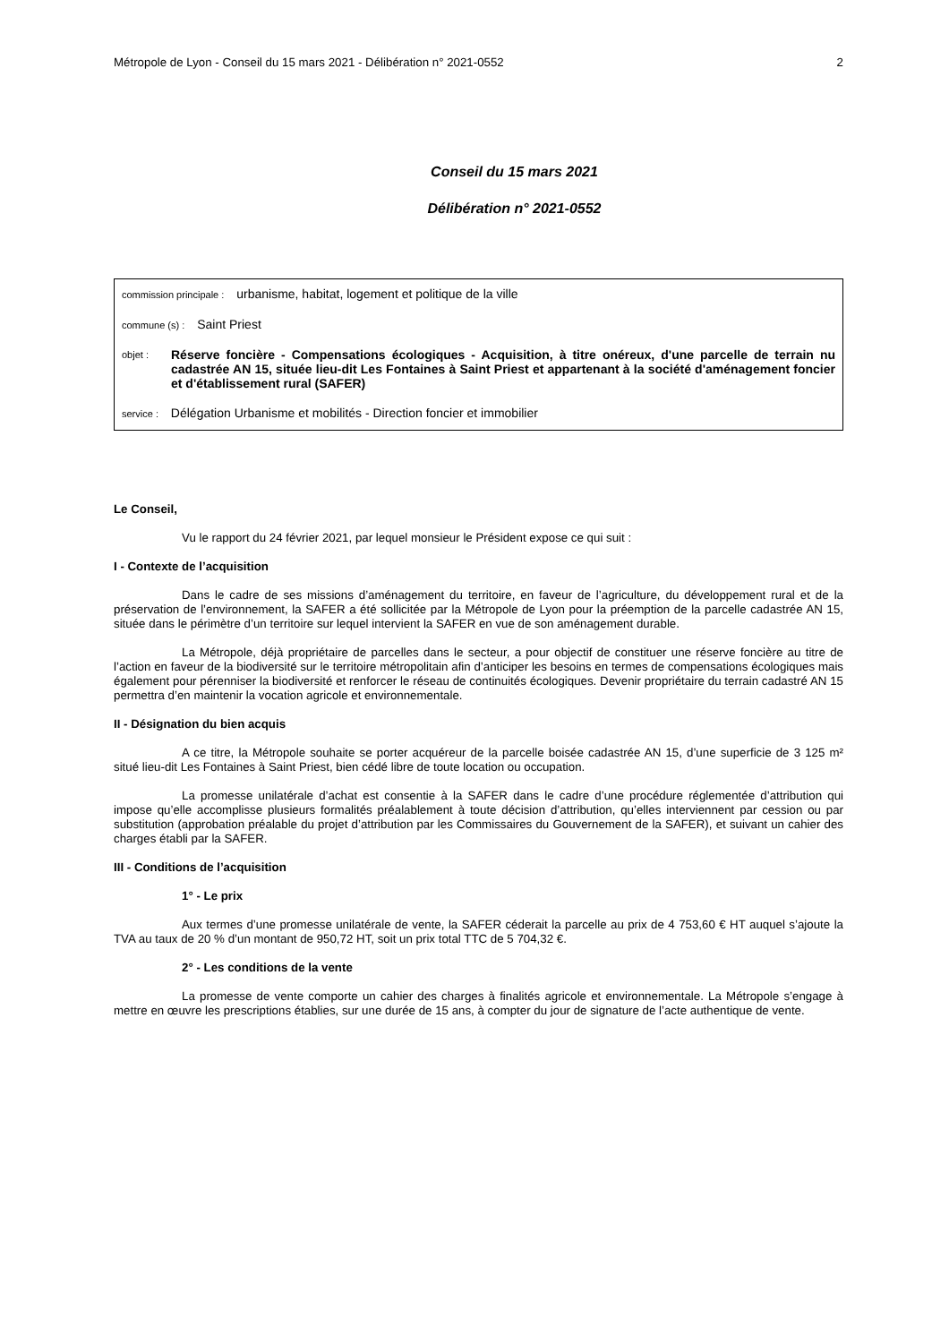Métropole de Lyon - Conseil du 15 mars 2021 - Délibération n° 2021-0552 2
Conseil du 15 mars 2021
Délibération n° 2021-0552
commission principale : urbanisme, habitat, logement et politique de la ville
commune (s) : Saint Priest
objet : Réserve foncière - Compensations écologiques - Acquisition, à titre onéreux, d'une parcelle de terrain nu cadastrée AN 15, située lieu-dit Les Fontaines à Saint Priest et appartenant à la société d'aménagement foncier et d'établissement rural (SAFER)
service : Délégation Urbanisme et mobilités - Direction foncier et immobilier
Le Conseil,
Vu le rapport du 24 février 2021, par lequel monsieur le Président expose ce qui suit :
I - Contexte de l’acquisition
Dans le cadre de ses missions d’aménagement du territoire, en faveur de l’agriculture, du développement rural et de la préservation de l’environnement, la SAFER a été sollicitée par la Métropole de Lyon pour la préemption de la parcelle cadastrée AN 15, située dans le périmètre d’un territoire sur lequel intervient la SAFER en vue de son aménagement durable.
La Métropole, déjà propriétaire de parcelles dans le secteur, a pour objectif de constituer une réserve foncière au titre de l’action en faveur de la biodiversité sur le territoire métropolitain afin d’anticiper les besoins en termes de compensations écologiques mais également pour pérenniser la biodiversité et renforcer le réseau de continuités écologiques. Devenir propriétaire du terrain cadastré AN 15 permettra d’en maintenir la vocation agricole et environnementale.
II - Désignation du bien acquis
A ce titre, la Métropole souhaite se porter acquéreur de la parcelle boisée cadastrée AN 15, d’une superficie de 3 125 m² situé lieu-dit Les Fontaines à Saint Priest, bien cédé libre de toute location ou occupation.
La promesse unilatérale d’achat est consentie à la SAFER dans le cadre d’une procédure réglementée d’attribution qui impose qu’elle accomplisse plusieurs formalités préalablement à toute décision d’attribution, qu’elles interviennent par cession ou par substitution (approbation préalable du projet d’attribution par les Commissaires du Gouvernement de la SAFER), et suivant un cahier des charges établi par la SAFER.
III - Conditions de l’acquisition
1° - Le prix
Aux termes d’une promesse unilatérale de vente, la SAFER céderait la parcelle au prix de 4 753,60 € HT auquel s’ajoute la TVA au taux de 20 % d’un montant de 950,72 HT, soit un prix total TTC de 5 704,32 €.
2° - Les conditions de la vente
La promesse de vente comporte un cahier des charges à finalités agricole et environnementale. La Métropole s’engage à mettre en œuvre les prescriptions établies, sur une durée de 15 ans, à compter du jour de signature de l’acte authentique de vente.